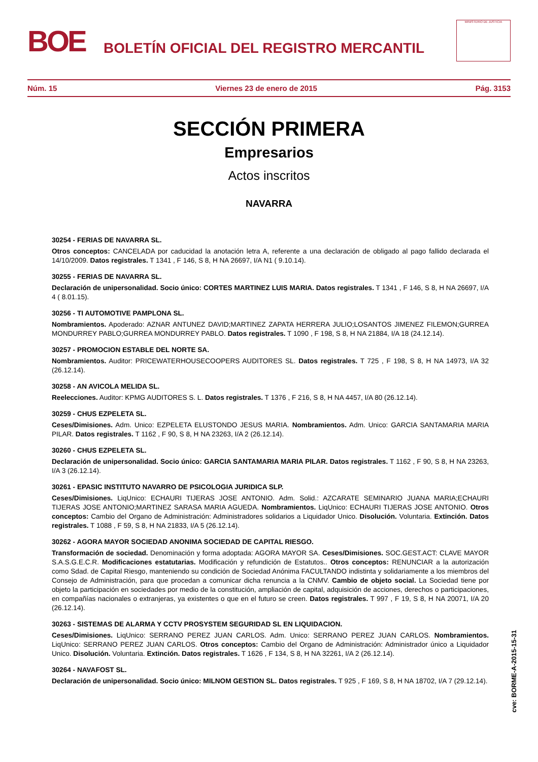BOE
BOLETÍN OFICIAL DEL REGISTRO MERCANTIL
MINISTERIO DE JUSTICIA
Núm. 15 Viernes 23 de enero de 2015 Pág. 3153
SECCIÓN PRIMERA
Empresarios
Actos inscritos
NAVARRA
30254 - FERIAS DE NAVARRA SL.
Otros conceptos: CANCELADA por caducidad la anotación letra A, referente a una declaración de obligado al pago fallido declarada el 14/10/2009. Datos registrales. T 1341 , F 146, S 8, H NA 26697, I/A N1 ( 9.10.14).
30255 - FERIAS DE NAVARRA SL.
Declaración de unipersonalidad. Socio único: CORTES MARTINEZ LUIS MARIA. Datos registrales. T 1341 , F 146, S 8, H NA 26697, I/A 4 ( 8.01.15).
30256 - TI AUTOMOTIVE PAMPLONA SL.
Nombramientos. Apoderado: AZNAR ANTUNEZ DAVID;MARTINEZ ZAPATA HERRERA JULIO;LOSANTOS JIMENEZ FILEMON;GURREA MONDURREY PABLO;GURREA MONDURREY PABLO. Datos registrales. T 1090 , F 198, S 8, H NA 21884, I/A 18 (24.12.14).
30257 - PROMOCION ESTABLE DEL NORTE SA.
Nombramientos. Auditor: PRICEWATERHOUSECOOPERS AUDITORES SL. Datos registrales. T 725 , F 198, S 8, H NA 14973, I/A 32 (26.12.14).
30258 - AN AVICOLA MELIDA SL.
Reelecciones. Auditor: KPMG AUDITORES S. L. Datos registrales. T 1376 , F 216, S 8, H NA 4457, I/A 80 (26.12.14).
30259 - CHUS EZPELETA SL.
Ceses/Dimisiones. Adm. Unico: EZPELETA ELUSTONDO JESUS MARIA. Nombramientos. Adm. Unico: GARCIA SANTAMARIA MARIA PILAR. Datos registrales. T 1162 , F 90, S 8, H NA 23263, I/A 2 (26.12.14).
30260 - CHUS EZPELETA SL.
Declaración de unipersonalidad. Socio único: GARCIA SANTAMARIA MARIA PILAR. Datos registrales. T 1162 , F 90, S 8, H NA 23263, I/A 3 (26.12.14).
30261 - EPASIC INSTITUTO NAVARRO DE PSICOLOGIA JURIDICA SLP.
Ceses/Dimisiones. LiqUnico: ECHAURI TIJERAS JOSE ANTONIO. Adm. Solid.: AZCARATE SEMINARIO JUANA MARIA;ECHAURI TIJERAS JOSE ANTONIO;MARTINEZ SARASA MARIA AGUEDA. Nombramientos. LiqUnico: ECHAURI TIJERAS JOSE ANTONIO. Otros conceptos: Cambio del Organo de Administración: Administradores solidarios a Liquidador Unico. Disolución. Voluntaria. Extinción. Datos registrales. T 1088 , F 59, S 8, H NA 21833, I/A 5 (26.12.14).
30262 - AGORA MAYOR SOCIEDAD ANONIMA SOCIEDAD DE CAPITAL RIESGO.
Transformación de sociedad. Denominación y forma adoptada: AGORA MAYOR SA. Ceses/Dimisiones. SOC.GEST.ACT: CLAVE MAYOR S.A.S.G.E.C.R. Modificaciones estatutarias. Modificación y refundición de Estatutos.. Otros conceptos: RENUNCIAR a la autorización como Sdad. de Capital Riesgo, manteniendo su condición de Sociedad Anónima FACULTANDO indistinta y solidariamente a los miembros del Consejo de Administración, para que procedan a comunicar dicha renuncia a la CNMV. Cambio de objeto social. La Sociedad tiene por objeto la participación en sociedades por medio de la constitución, ampliación de capital, adquisición de acciones, derechos o participaciones, en compañías nacionales o extranjeras, ya existentes o que en el futuro se creen. Datos registrales. T 997 , F 19, S 8, H NA 20071, I/A 20 (26.12.14).
30263 - SISTEMAS DE ALARMA Y CCTV PROSYSTEM SEGURIDAD SL EN LIQUIDACION.
Ceses/Dimisiones. LiqUnico: SERRANO PEREZ JUAN CARLOS. Adm. Unico: SERRANO PEREZ JUAN CARLOS. Nombramientos. LiqUnico: SERRANO PEREZ JUAN CARLOS. Otros conceptos: Cambio del Organo de Administración: Administrador único a Liquidador Unico. Disolución. Voluntaria. Extinción. Datos registrales. T 1626 , F 134, S 8, H NA 32261, I/A 2 (26.12.14).
30264 - NAVAFOST SL.
Declaración de unipersonalidad. Socio único: MILNOM GESTION SL. Datos registrales. T 925 , F 169, S 8, H NA 18702, I/A 7 (29.12.14).
cve: BORME-A-2015-15-31